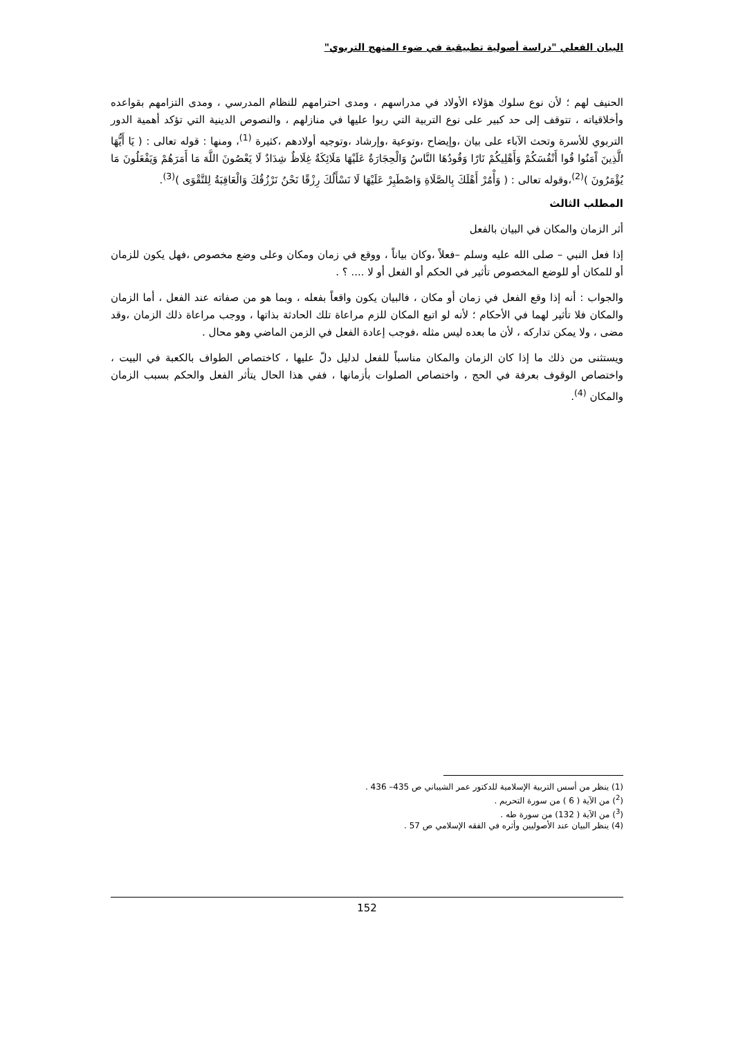البيان الفعلي "دراسة أصولية تطبيقية في ضوء المنهج التربوي"
الحنيف لهم ؛ لأن نوع سلوك هؤلاء الأولاد في مدراسهم ، ومدى احترامهم للنظام المدرسي ، ومدى التزامهم بقواعده وأخلاقياته ، تتوقف إلى حد كبير على نوع التربية التي ربوا عليها في منازلهم ، والنصوص الدينية التي تؤكد أهمية الدور التربوي للأسرة وتحث الآباء على بيان ،وإيضاح ،وتوعية ،وإرشاد ،وتوجيه أولادهم ،كثيرة <sup>(1)</sup>، ومنها : قوله تعالى : ( يَا أَيُّهَا الَّذِينَ آَمَنُوا قُوا أَنْفُسَكُمْ وَأَهْلِيكُمْ نَارًا وَقُودُهَا النَّاسُ وَالْحِجَارَةُ عَلَيْهَا مَلَائِكَةٌ غِلَاظٌ شِدَادٌ لَا يَعْصُونَ اللَّهَ مَا أَمَرَهُمْ وَيَفْعَلُونَ مَا يُؤْمَرُونَ )<sup>(2)</sup>،وقوله تعالى : ( وَأْمُرْ أَهْلَكَ بِالصَّلَاةِ وَاصْطَبِرْ عَلَيْهَا لَا نَسْأَلُكَ رِزْقًا نَحْنُ نَرْزُقُكَ وَالْعَاقِبَةُ لِلتَّقْوَى )<sup>(3)</sup>.
المطلب الثالث
أثر الزمان والمكان في البيان بالفعل
إذا فعل النبي – صلى الله عليه وسلم –فعلاً ،وكان بياناً ، ووقع في زمان ومكان وعلى وضع مخصوص ،فهل يكون للزمان أو للمكان أو للوضع المخصوص تأثير في الحكم أو الفعل أو لا .... ؟ .
والجواب : أنه إذا وقع الفعل في زمان أو مكان ، فالبيان يكون واقعاً بفعله ، وبما هو من صفاته عند الفعل ، أما الزمان والمكان فلا تأثير لهما في الأحكام ؛ لأنه لو اتبع المكان للزم مراعاة تلك الحادثة بذاتها ، ووجب مراعاة ذلك الزمان ،وقد مضى ، ولا يمكن تداركه ، لأن ما بعده ليس مثله ،فوجب إعادة الفعل في الزمن الماضي وهو محال .
ويستثنى من ذلك ما إذا كان الزمان والمكان مناسباً للفعل لدليل دلّ عليها ، كاختصاص الطواف بالكعبة في البيت ، واختصاص الوقوف بعرفة في الحج ، واختصاص الصلوات بأزمانها ، ففي هذا الحال يتأثر الفعل والحكم بسبب الزمان والمكان <sup>(4)</sup>.
(1) ينظر من أسس التربية الإسلامية للدكتور عمر الشيباني ص 435– 436 .
(<sup>2</sup>) من الآية ( 6 ) من سورة التحريم .
(<sup>3</sup>) من الآية ( 132) من سورة طه .
(4) ينظر البيان عند الأصوليين وأثره في الفقه الإسلامي ص 57 .
152